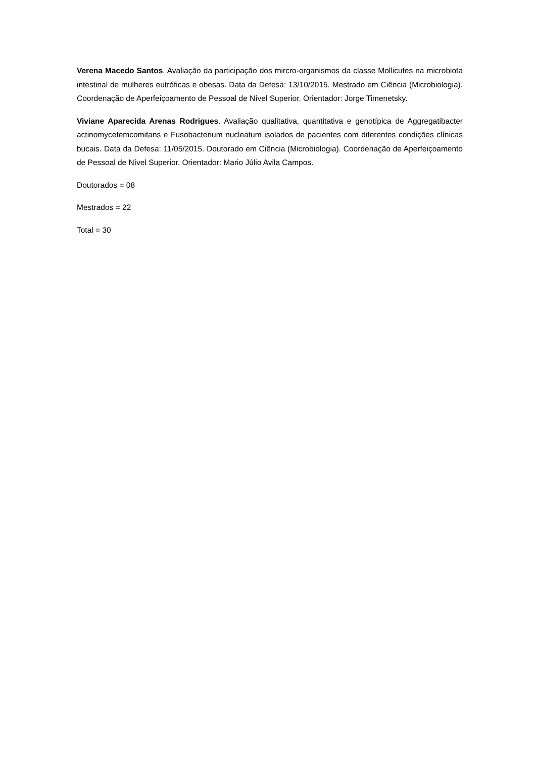Verena Macedo Santos. Avaliação da participação dos mircro-organismos da classe Mollicutes na microbiota intestinal de mulheres eutróficas e obesas. Data da Defesa: 13/10/2015. Mestrado em Ciência (Microbiologia). Coordenação de Aperfeiçoamento de Pessoal de Nível Superior. Orientador: Jorge Timenetsky.
Viviane Aparecida Arenas Rodrigues. Avaliação qualitativa, quantitativa e genotípica de Aggregatibacter actinomycetemcomitans e Fusobacterium nucleatum isolados de pacientes com diferentes condições clínicas bucais. Data da Defesa: 11/05/2015. Doutorado em Ciência (Microbiologia). Coordenação de Aperfeiçoamento de Pessoal de Nível Superior. Orientador: Mario Júlio Avila Campos.
Doutorados = 08
Mestrados = 22
Total = 30